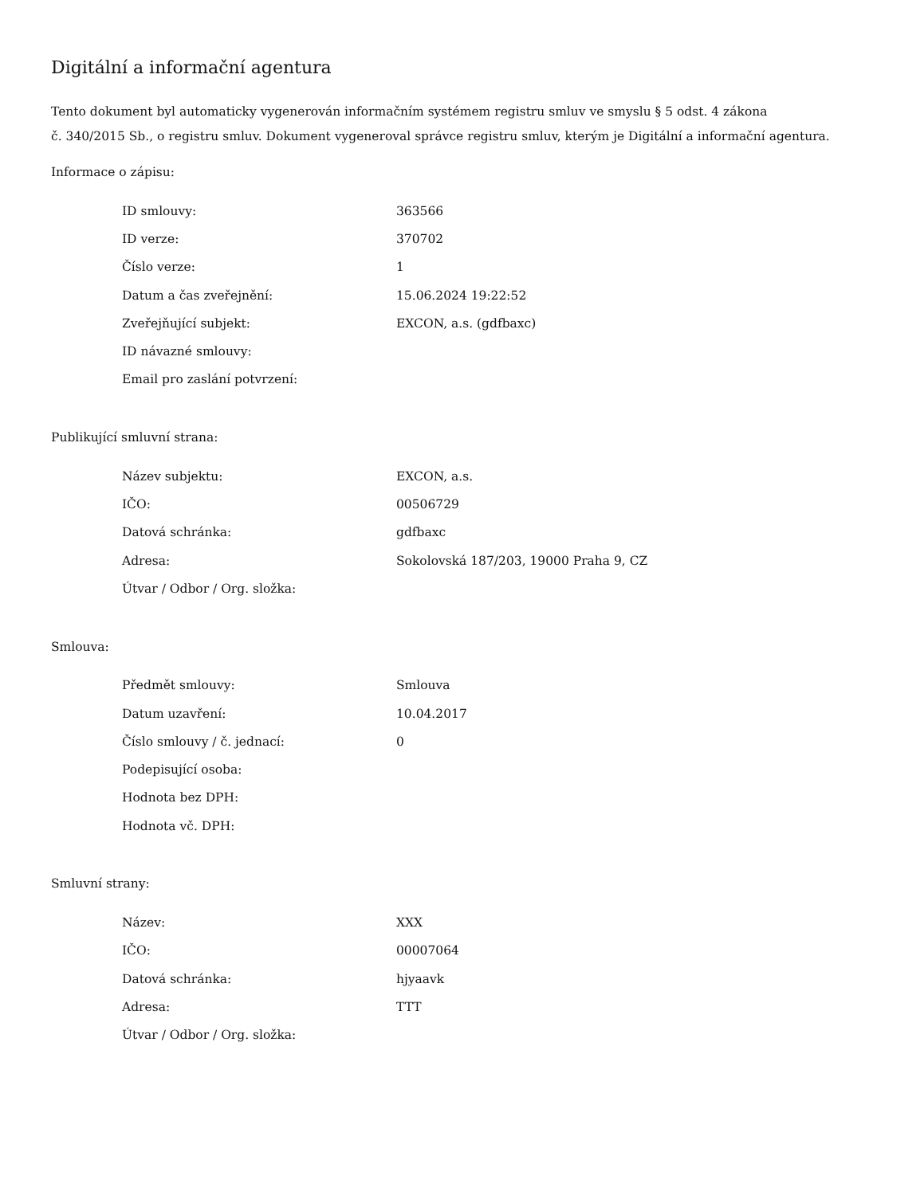Digitální a informační agentura
Tento dokument byl automaticky vygenerován informačním systémem registru smluv ve smyslu § 5 odst. 4 zákona
č. 340/2015 Sb., o registru smluv. Dokument vygeneroval správce registru smluv, kterým je Digitální a informační agentura.
Informace o zápisu:
| ID smlouvy: | 363566 |
| ID verze: | 370702 |
| Číslo verze: | 1 |
| Datum a čas zveřejnění: | 15.06.2024 19:22:52 |
| Zveřejňující subjekt: | EXCON, a.s. (gdfbaxc) |
| ID návazné smlouvy: | |
| Email pro zaslání potvrzení: | |
Publikující smluvní strana:
| Název subjektu: | EXCON, a.s. |
| IČO: | 00506729 |
| Datová schránka: | gdfbaxc |
| Adresa: | Sokolovská 187/203, 19000 Praha 9, CZ |
| Útvar / Odbor / Org. složka: | |
Smlouva:
| Předmět smlouvy: | Smlouva |
| Datum uzavření: | 10.04.2017 |
| Číslo smlouvy / č. jednací: | 0 |
| Podepisující osoba: | |
| Hodnota bez DPH: | |
| Hodnota vč. DPH: | |
Smluvní strany:
| Název: | XXX |
| IČO: | 00007064 |
| Datová schránka: | hjyaavk |
| Adresa: | TTT |
| Útvar / Odbor / Org. složka: | |